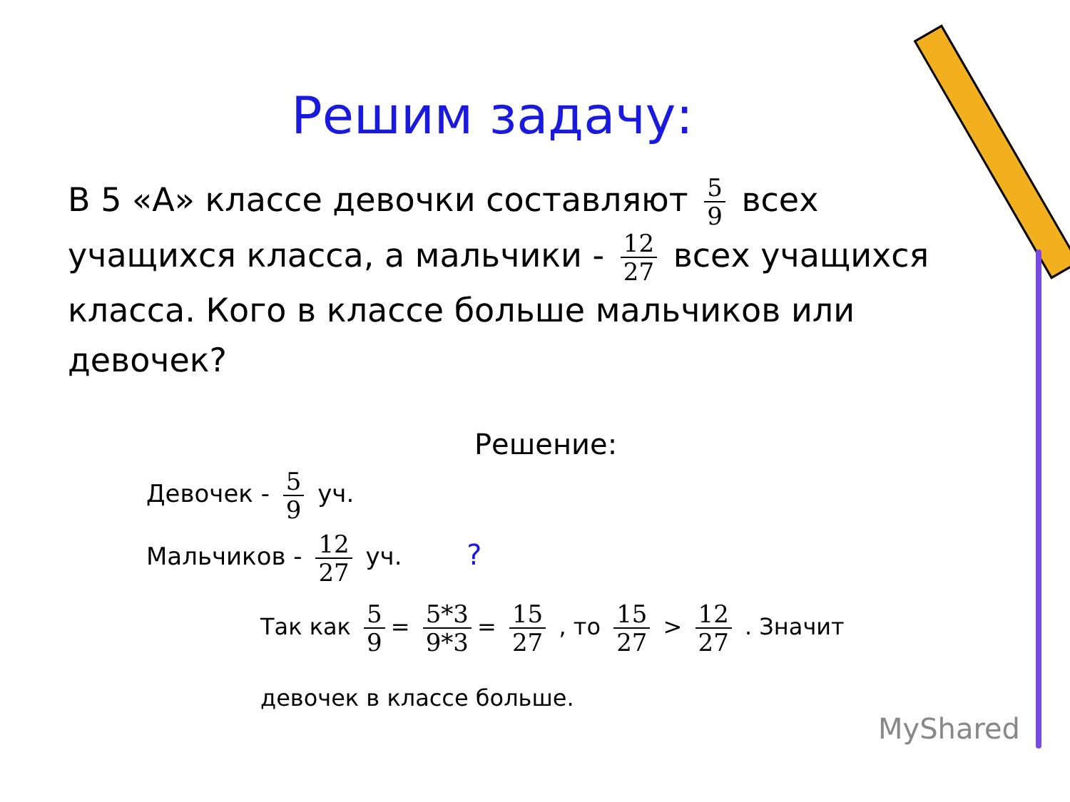Решим задачу:
В 5 «А» классе девочки составляют 5 9 всех учащихся класса, а мальчики - 12 27 всех учащихся класса. Кого в классе больше мальчиков или девочек?
Решение:
Девочек - 5 9 уч.
Мальчиков - 12 27 уч. ?
Так как 5 9 = 5*3 9*3 = 15 27 , то 15 27 > 12 27 . Значит
девочек в классе больше.
MyShared